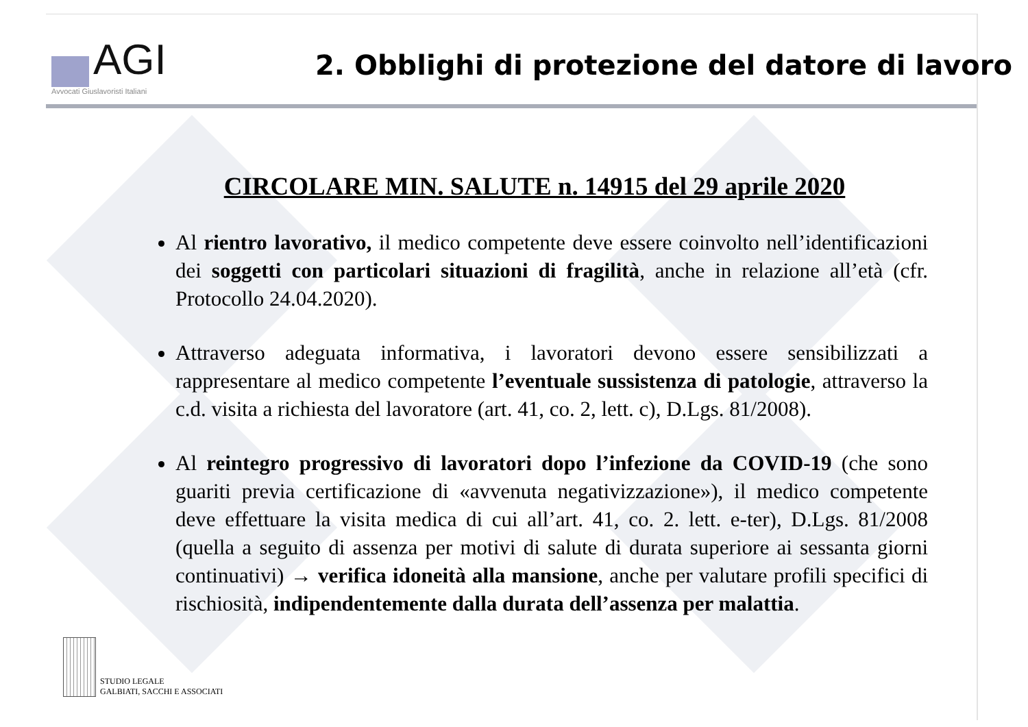AGI
Avvocati Giuslavoristi Italiani
2. Obblighi di protezione del datore di lavoro
CIRCOLARE MIN. SALUTE n. 14915 del 29 aprile 2020
Al rientro lavorativo, il medico competente deve essere coinvolto nell’identificazioni dei soggetti con particolari situazioni di fragilità, anche in relazione all’età (cfr. Protocollo 24.04.2020).
Attraverso adeguata informativa, i lavoratori devono essere sensibilizzati a rappresentare al medico competente l’eventuale sussistenza di patologie, attraverso la c.d. visita a richiesta del lavoratore (art. 41, co. 2, lett. c), D.Lgs. 81/2008).
Al reintegro progressivo di lavoratori dopo l’infezione da COVID-19 (che sono guariti previa certificazione di «avvenuta negativizzazione»), il medico competente deve effettuare la visita medica di cui all’art. 41, co. 2. lett. e-ter), D.Lgs. 81/2008 (quella a seguito di assenza per motivi di salute di durata superiore ai sessanta giorni continuativi) → verifica idoneità alla mansione, anche per valutare profili specifici di rischiosità, indipendentemente dalla durata dell’assenza per malattia.
STUDIO LEGALE
GALBIATI, SACCHI E ASSOCIATI